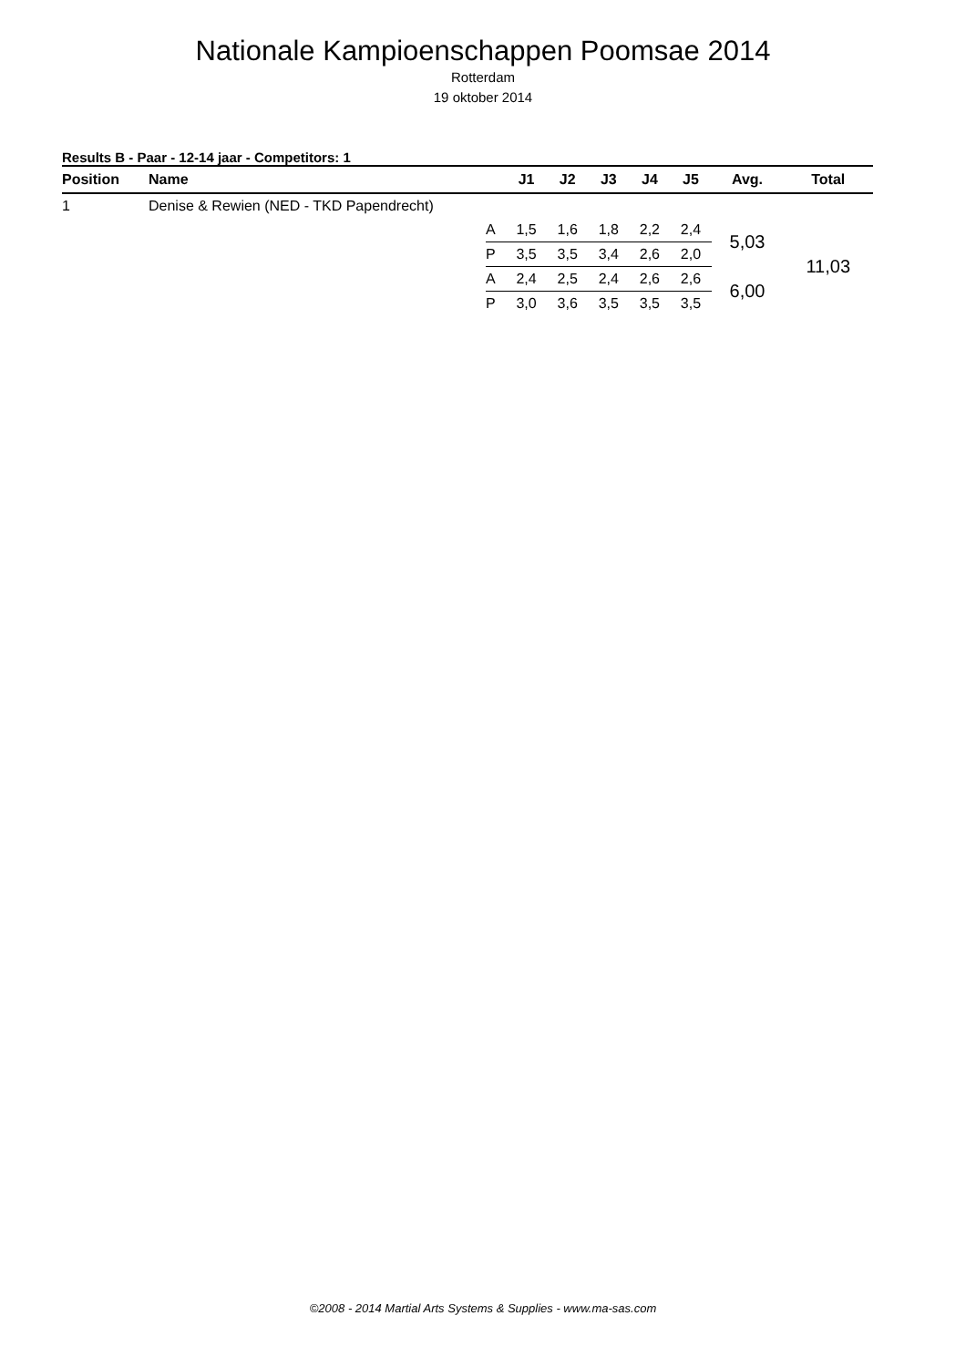Nationale Kampioenschappen Poomsae 2014
Rotterdam
19 oktober 2014
Results B - Paar - 12-14 jaar - Competitors: 1
| Position | Name | | J1 | J2 | J3 | J4 | J5 | Avg. | Total |
| --- | --- | --- | --- | --- | --- | --- | --- | --- | --- |
| 1 | Denise & Rewien (NED - TKD Papendrecht) | | | | | | | | |
| | | A | 1,5 | 1,6 | 1,8 | 2,2 | 2,4 | 5,03 | 11,03 |
| | | P | 3,5 | 3,5 | 3,4 | 2,6 | 2,0 | | |
| | | A | 2,4 | 2,5 | 2,4 | 2,6 | 2,6 | 6,00 | |
| | | P | 3,0 | 3,6 | 3,5 | 3,5 | 3,5 | | |
©2008 - 2014 Martial Arts Systems & Supplies - www.ma-sas.com